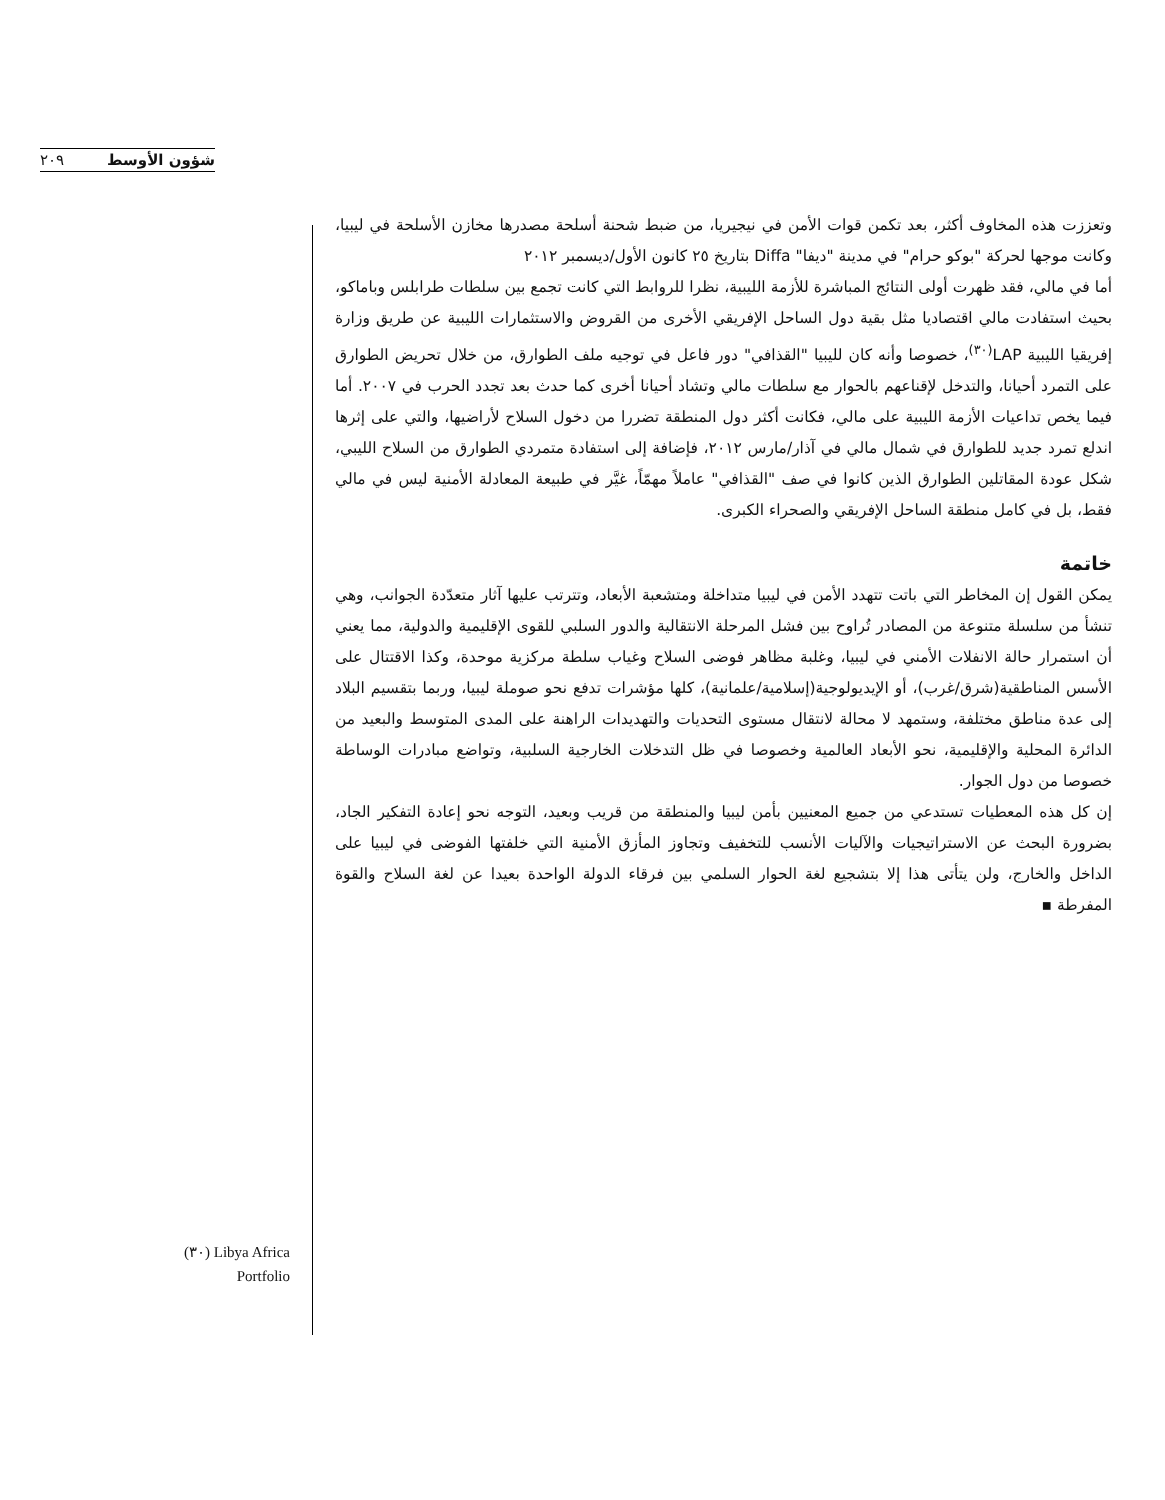٢٠٩ شؤون الأوسط
وتعززت هذه المخاوف أكثر، بعد تكمن قوات الأمن في نيجيريا، من ضبط شحنة أسلحة مصدرها مخازن الأسلحة في ليبيا، وكانت موجها لحركة "بوكو حرام" في مدينة "ديفا" Diffa بتاريخ ٢٥ كانون الأول/ديسمبر ٢٠١٢
أما في مالي، فقد ظهرت أولى النتائج المباشرة للأزمة الليبية، نظرا للروابط التي كانت تجمع بين سلطات طرابلس وباماكو، بحيث استفادت مالي اقتصاديا مثل بقية دول الساحل الإفريقي الأخرى من القروض والاستثمارات الليبية عن طريق وزارة إفريقيا الليبية LAP<sup>(٣٠)</sup>، خصوصا وأنه كان لليبيا "القذافي" دور فاعل في توجيه ملف الطوارق، من خلال تحريض الطوارق على التمرد أحيانا، والتدخل لإقناعهم بالحوار مع سلطات مالي وتشاد أحيانا أخرى كما حدث بعد تجدد الحرب في ٢٠٠٧. أما فيما يخص تداعيات الأزمة الليبية على مالي، فكانت أكثر دول المنطقة تضررا من دخول السلاح لأراضيها، والتي على إثرها اندلع تمرد جديد للطوارق في شمال مالي في آذار/مارس ٢٠١٢، فإضافة إلى استفادة متمردي الطوارق من السلاح الليبي، شكل عودة المقاتلين الطوارق الذين كانوا في صف "القذافي" عاملاً مهمّاً، غيَّر في طبيعة المعادلة الأمنية ليس في مالي فقط، بل في كامل منطقة الساحل الإفريقي والصحراء الكبرى.
خاتمة
يمكن القول إن المخاطر التي باتت تتهدد الأمن في ليبيا متداخلة ومتشعبة الأبعاد، وتترتب عليها آثار متعدّدة الجوانب، وهي تنشأ من سلسلة متنوعة من المصادر تُراوح بين فشل المرحلة الانتقالية والدور السلبي للقوى الإقليمية والدولية، مما يعني أن استمرار حالة الانفلات الأمني في ليبيا، وغلبة مظاهر فوضى السلاح وغياب سلطة مركزية موحدة، وكذا الاقتتال على الأسس المناطقية(شرق/غرب)، أو الإيديولوجية(إسلامية/علمانية)، كلها مؤشرات تدفع نحو صوملة ليبيا، وربما بتقسيم البلاد إلى عدة مناطق مختلفة، وستمهد لا محالة لانتقال مستوى التحديات والتهديدات الراهنة على المدى المتوسط والبعيد من الدائرة المحلية والإقليمية، نحو الأبعاد العالمية وخصوصا في ظل التدخلات الخارجية السلبية، وتواضع مبادرات الوساطة خصوصا من دول الجوار.
إن كل هذه المعطيات تستدعي من جميع المعنيين بأمن ليبيا والمنطقة من قريب وبعيد، التوجه نحو إعادة التفكير الجاد، بضرورة البحث عن الاستراتيجيات والآليات الأنسب للتخفيف وتجاوز المأزق الأمنية التي خلفتها الفوضى في ليبيا على الداخل والخارج، ولن يتأتى هذا إلا بتشجيع لغة الحوار السلمي بين فرقاء الدولة الواحدة بعيدا عن لغة السلاح والقوة المفرطة ▪
(٣٠) Libya Africa Portfolio